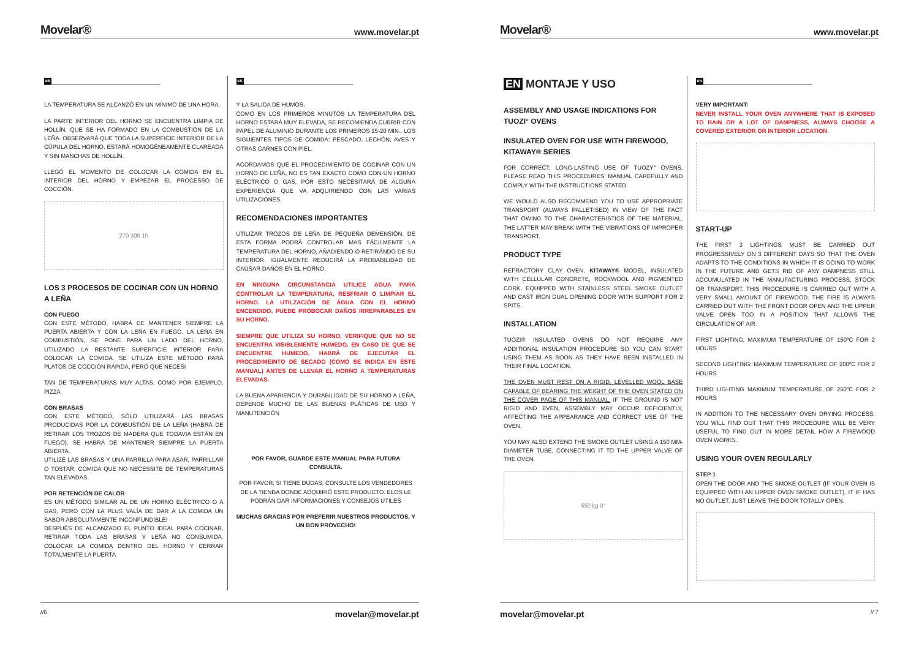Movelar® www.movelar.pt
ES
LA TEMPERATURA SE ALCANZÓ EN UN MÍNIMO DE UNA HORA.
LA PARTE INTERIOR DEL HORNO SE ENCUENTRA LIMPIA DE HOLLÍN, QUE SE HA FORMADO EN LA COMBUSTIÓN DE LA LEÑA. OBSERVARÁ QUE TODA LA SUPERFICIE INTERIOR DE LA CÚPULA DEL HORNO, ESTARÁ HOMOGÉNEAMENTE CLAREADA Y SIN MANCHAS DE HOLLÍN.
LLEGÓ EL MOMENTO DE COLOCAR LA COMIDA EN EL INTERIOR DEL HORNO Y EMPEZAR EL PROCESSO DE COCCIÓN.
270 300 1h
LOS 3 PROCESOS DE COCINAR CON UN HORNO A LEÑA
CON FUEGO
CON ESTE MÉTODO, HABRÁ DE MANTENER SIEMPRE LA PUERTA ABIERTA Y CON LA LEÑA EN FUEGO. LA LEÑA EN COMBUSTIÓN, SE PONE PARA UN LADO DEL HORNO, UTILIZADO LA RESTANTE SUPERFICIE INTERIOR PARA COLOCAR LA COMIDA. SE UTILIZA ESTE MÉTODO PARA PLATOS DE COCCIÓN RÁPIDA, PERO QUE NECESI
TAN DE TEMPERATURAS MUY ALTAS, COMO POR EJEMPLO, PIZZA
CON BRASAS
CON ESTE MÉTODO, SÓLO UTILIZARÁ LAS BRASAS PRODUCIDAS POR LA COMBUSTIÓN DE LA LEÑA (HABRÁ DE RETIRAR LOS TROZOS DE MADERA QUE TODAVIA ESTÁN EN FUEGO). SE HABRÁ DE MANTENER SIEMPRE LA PUERTA ABIERTA.
UTILIZE LAS BRASAS Y UNA PARRILLA PARA ASAR, PARRILLAR O TOSTAR, COMIDA QUE NO NECESSITE DE TEMPERATURAS TAN ELEVADAS.
POR RETENCIÓN DE CALOR
ES UN MÉTODO SIMILAR AL DE UN HORNO ELÉCTRICO O A GAS, PERO CON LA PLUS VALÍA DE DAR A LA COMIDA UN SABOR ABSOLUTAMENTE INCONFUNDIBLE!
DESPUÉS DE ALCANZADO EL PUNTO IDEAL PARA COCINAR, RETIRAR TODA LAS BRASAS Y LEÑA NO CONSUMIDA. COLOCAR LA COMIDA DENTRO DEL HORNO Y CERRAR TOTALMENTE LA PUERTA
ES
Y LA SALIDA DE HUMOS.
COMO EN LOS PRIMEROS MINUTOS LA TEMPERATURA DEL HORNO ESTARÁ MUY ELEVADA, SE RECOMIENDA CUBRIR CON PAPEL DE ALUMINIO DURANTE LOS PRIMEROS 15-20 MIN., LOS SIGUIENTES TIPOS DE COMIDA: PESCADO, LECHÓN, AVES Y OTRAS CARNES CON PIEL.
ACORDAMOS QUE EL PROCEDIMIENTO DE COCINAR CON UN HORNO DE LEÑA, NO ES TAN EXACTO COMO CON UN HORNO ELÉCTRICO O GAS, POR ESTO NECESITARÁ DE ALGUNA EXPERIENCIA QUE VA ADQUIRIENDO CON LAS VARIAS UTILIZACIONES.
RECOMENDACIONES IMPORTANTES
UTILIZAR TROZOS DE LEÑA DE PEQUEÑA DEMENSIÓN. DE ESTA FORMA PODRÁ CONTROLAR MAS FÁCILMENTE LA TEMPERATURA DEL HORNO, AÑADIENDO O RETIRÁNDO DE SU INTERIOR. IGUALMENTE REDUCIRÁ LA PROBABILIDAD DE CAUSAR DAÑOS EN EL HORNO.
EN NINGUNA CIRCUNSTANCIA UTILICE AGUA PARA CONTROLAR LA TEMPERATURA, RESFRIAR O LIMPIAR EL HORNO. LA UTILZACIÓN DE ÁGUA CON EL HORNO ENCENDIDO, PUEDE PROBOCAR DAÑOS IRREPARABLES EN SU HORNO.
SIEMPRE QUE UTILIZA SU HORNO, VERIFIQUE QUE NO SE ENCUENTRA VISIBLEMENTE HUMEDO. EN CASO DE QUE SE ENCUENTRE HUMEDO, HABRÁ DE EJECUTAR EL PROCEDIMEINTO DE SECADO (COMO SE INDICA EN ESTE MANUAL) ANTES DE LLEVAR EL HORNO A TEMPERATURAS ELEVADAS.
LA BUENA APARIENCIA Y DURABILIDAD DE SU HORNO A LEÑA, DEPENDE MUCHO DE LAS BUENAS PLÁTICAS DE USO Y MANUTENCIÓN
POR FAVOR, GUARDE ESTE MANUAL PARA FUTURA CONSULTA.
POR FAVOR, SI TIENE DUDAS, CONSULTE LOS VENDEDORES DE LA TIENDA DONDE ADQUIRIÓ ESTE PRODUCTO. ELOS LE PODRÁN DAR INFORMACIONES Y CONSEJOS UTILES
MUCHAS GRACIAS POR PREFERIR NUESTROS PRODUCTOS, Y UN BON PROVECHO!
//6 movelar@movelar.pt
Movelar® www.movelar.pt
EN MONTAJE Y USO
ASSEMBLY AND USAGE INDICATIONS FOR TUOZI° OVENS
INSULATED OVEN FOR USE WITH FIREWOOD, KITAWAY® SERIES
FOR CORRECT, LONG-LASTING USE OF TUOZY° OVENS, PLEASE READ THIS PROCEDURES’ MANUAL CAREFULLY AND COMPLY WITH THE INSTRUCTIONS STATED.
WE WOULD ALSO RECOMMEND YOU TO USE APPROPRIATE TRANSPORT (ALWAYS PALLETISED) IN VIEW OF THE FACT THAT OWING TO THE CHARACTERISTICS OF THE MATERIAL, THE LATTER MAY BREAK WITH THE VIBRATIONS OF IMPROPER TRANSPORT.
PRODUCT TYPE
REFRACTORY CLAY OVEN, KITAWAY® MODEL, INSULATED WITH CELLULAR CONCRETE, ROCKWOOL AND PIGMENTED CORK. EQUIPPED WITH STAINLESS STEEL SMOKE OUTLET AND CAST IRON DUAL OPENING DOOR WITH SUPPORT FOR 2 SPITS.
INSTALLATION
TUOZI® INSULATED OVENS DO NOT REQUIRE ANY ADDITIONAL INSULATION PROCEDURE SO YOU CAN START USING THEM AS SOON AS THEY HAVE BEEN INSTALLED IN THEIR FINAL LOCATION.
THE OVEN MUST REST ON A RIGID, LEVELLED WOOL BASE CAPABLE OF BEARING THE WEIGHT OF THE OVEN STATED ON THE COVER PAGE OF THIS MANUAL. IF THE GROUND IS NOT RIGID AND EVEN, ASSEMBLY MAY OCCUR DEFICIENTLY, AFFECTING THE APPEARANCE AND CORRECT USE OF THE OVEN.
YOU MAY ALSO EXTEND THE SMOKE OUTLET USING A 150 MM-DIAMETER TUBE, CONNECTING IT TO THE UPPER VALVE OF THE OVEN.
550 kg 0°
EN
VERY IMPORTANT:
NEVER INSTALL YOUR OVEN ANYWHERE THAT IS EXPOSED TO RAIN OR A LOT OF DAMPNESS. ALWAYS CHOOSE A COVERED EXTERIOR OR INTERIOR LOCATION.
START-UP
THE FIRST 3 LIGHTINGS MUST BE CARRIED OUT PROGRESSIVELY ON 3 DIFFERENT DAYS SO THAT THE OVEN ADAPTS TO THE CONDITIONS IN WHICH IT IS GOING TO WORK IN THE FUTURE AND GETS RID OF ANY DAMPNESS STILL ACCUMULATED IN THE MANUFACTURING PROCESS, STOCK OR TRANSPORT. THIS PROCEDURE IS CARRIED OUT WITH A VERY SMALL AMOUNT OF FIREWOOD. THE FIRE IS ALWAYS CARRIED OUT WITH THE FRONT DOOR OPEN AND THE UPPER VALVE OPEN TOO IN A POSITION THAT ALLOWS THE CIRCULATION OF AIR.
FIRST LIGHTING: MAXIMUM TEMPERATURE OF 150ºC FOR 2 HOURS
SECOND LIGHTING: MAXIMUM TEMPERATURE OF 200ºC FOR 2 HOURS
THIRD LIGHTING MAXIMUM TEMPERATURE OF 250ºC FOR 2 HOURS
IN ADDITION TO THE NECESSARY OVEN DRYING PROCESS, YOU WILL FIND OUT THAT THIS PROCEDURE WILL BE VERY USEFUL TO FIND OUT IN MORE DETAIL HOW A FIREWOOD OVEN WORKS.
USING YOUR OVEN REGULARLY
STEP 1
OPEN THE DOOR AND THE SMOKE OUTLET (IF YOUR OVEN IS EQUIPPED WITH AN UPPER OVEN SMOKE OUTLET). IT IF HAS NO OUTLET, JUST LEAVE THE DOOR TOTALLY OPEN.
movelar@movelar.pt // 7